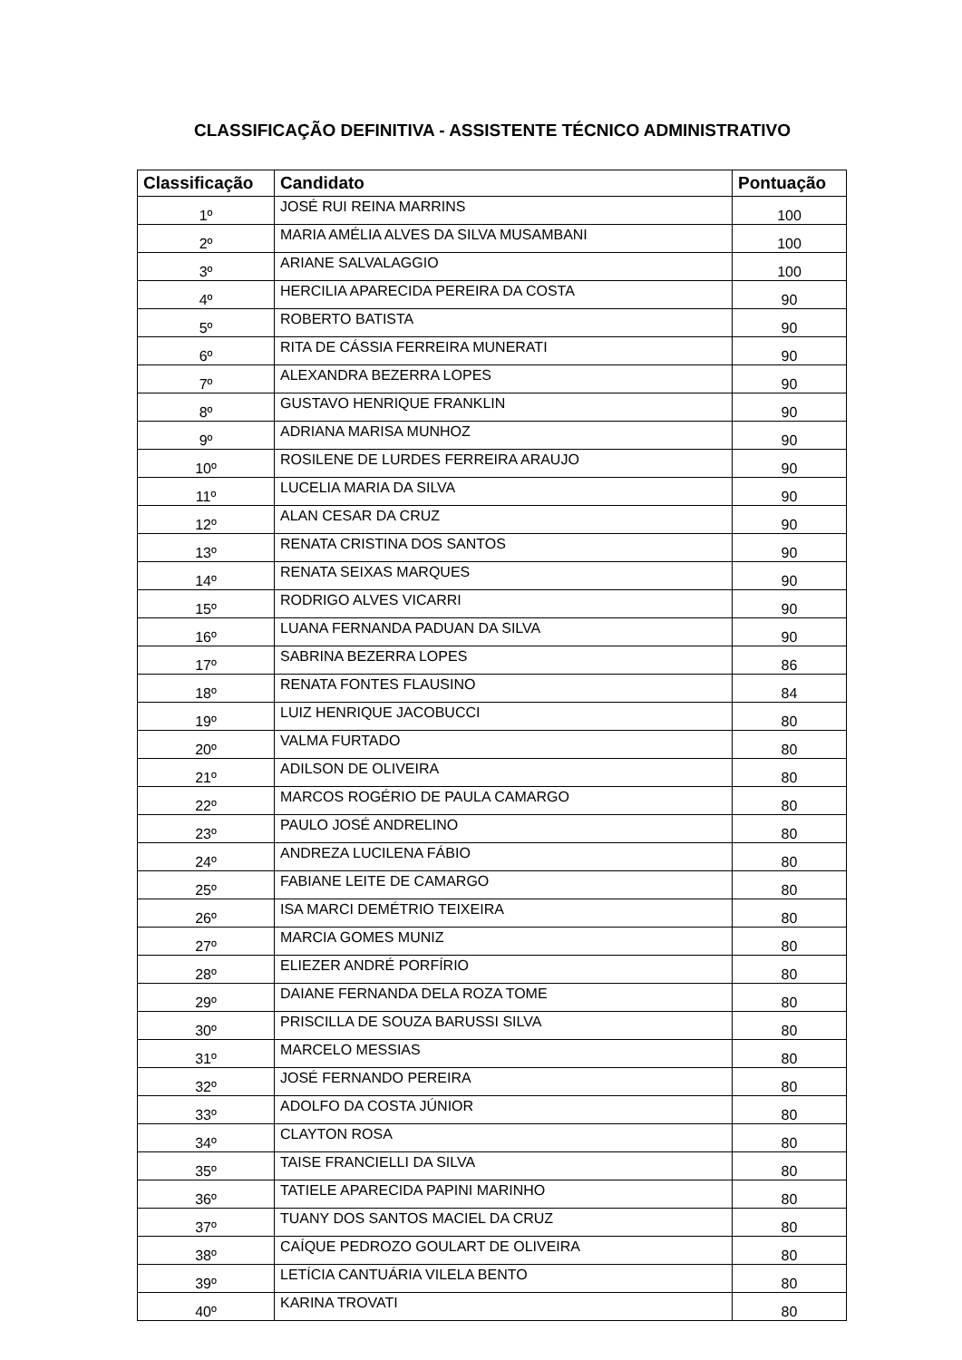CLASSIFICAÇÃO DEFINITIVA - ASSISTENTE TÉCNICO ADMINISTRATIVO
| Classificação | Candidato | Pontuação |
| --- | --- | --- |
| 1º | JOSÉ RUI REINA MARRINS | 100 |
| 2º | MARIA AMÉLIA ALVES DA SILVA MUSAMBANI | 100 |
| 3º | ARIANE SALVALAGGIO | 100 |
| 4º | HERCILIA APARECIDA PEREIRA DA COSTA | 90 |
| 5º | ROBERTO BATISTA | 90 |
| 6º | RITA DE CÁSSIA FERREIRA MUNERATI | 90 |
| 7º | ALEXANDRA BEZERRA LOPES | 90 |
| 8º | GUSTAVO HENRIQUE FRANKLIN | 90 |
| 9º | ADRIANA MARISA MUNHOZ | 90 |
| 10º | ROSILENE DE LURDES FERREIRA ARAUJO | 90 |
| 11º | LUCELIA MARIA DA SILVA | 90 |
| 12º | ALAN CESAR DA CRUZ | 90 |
| 13º | RENATA CRISTINA DOS SANTOS | 90 |
| 14º | RENATA SEIXAS MARQUES | 90 |
| 15º | RODRIGO ALVES VICARRI | 90 |
| 16º | LUANA FERNANDA PADUAN DA SILVA | 90 |
| 17º | SABRINA BEZERRA LOPES | 86 |
| 18º | RENATA FONTES FLAUSINO | 84 |
| 19º | LUIZ HENRIQUE JACOBUCCI | 80 |
| 20º | VALMA FURTADO | 80 |
| 21º | ADILSON DE OLIVEIRA | 80 |
| 22º | MARCOS ROGÉRIO DE PAULA CAMARGO | 80 |
| 23º | PAULO JOSÉ ANDRELINO | 80 |
| 24º | ANDREZA LUCILENA FÁBIO | 80 |
| 25º | FABIANE LEITE DE CAMARGO | 80 |
| 26º | ISA MARCI DEMÉTRIO TEIXEIRA | 80 |
| 27º | MARCIA GOMES MUNIZ | 80 |
| 28º | ELIEZER ANDRÉ PORFÍRIO | 80 |
| 29º | DAIANE FERNANDA DELA ROZA TOME | 80 |
| 30º | PRISCILLA DE SOUZA BARUSSI SILVA | 80 |
| 31º | MARCELO MESSIAS | 80 |
| 32º | JOSÉ FERNANDO PEREIRA | 80 |
| 33º | ADOLFO DA COSTA JÚNIOR | 80 |
| 34º | CLAYTON ROSA | 80 |
| 35º | TAISE FRANCIELLI DA SILVA | 80 |
| 36º | TATIELE APARECIDA PAPINI MARINHO | 80 |
| 37º | TUANY DOS SANTOS MACIEL DA CRUZ | 80 |
| 38º | CAÍQUE PEDROZO GOULART DE OLIVEIRA | 80 |
| 39º | LETÍCIA CANTUÁRIA VILELA BENTO | 80 |
| 40º | KARINA TROVATI | 80 |